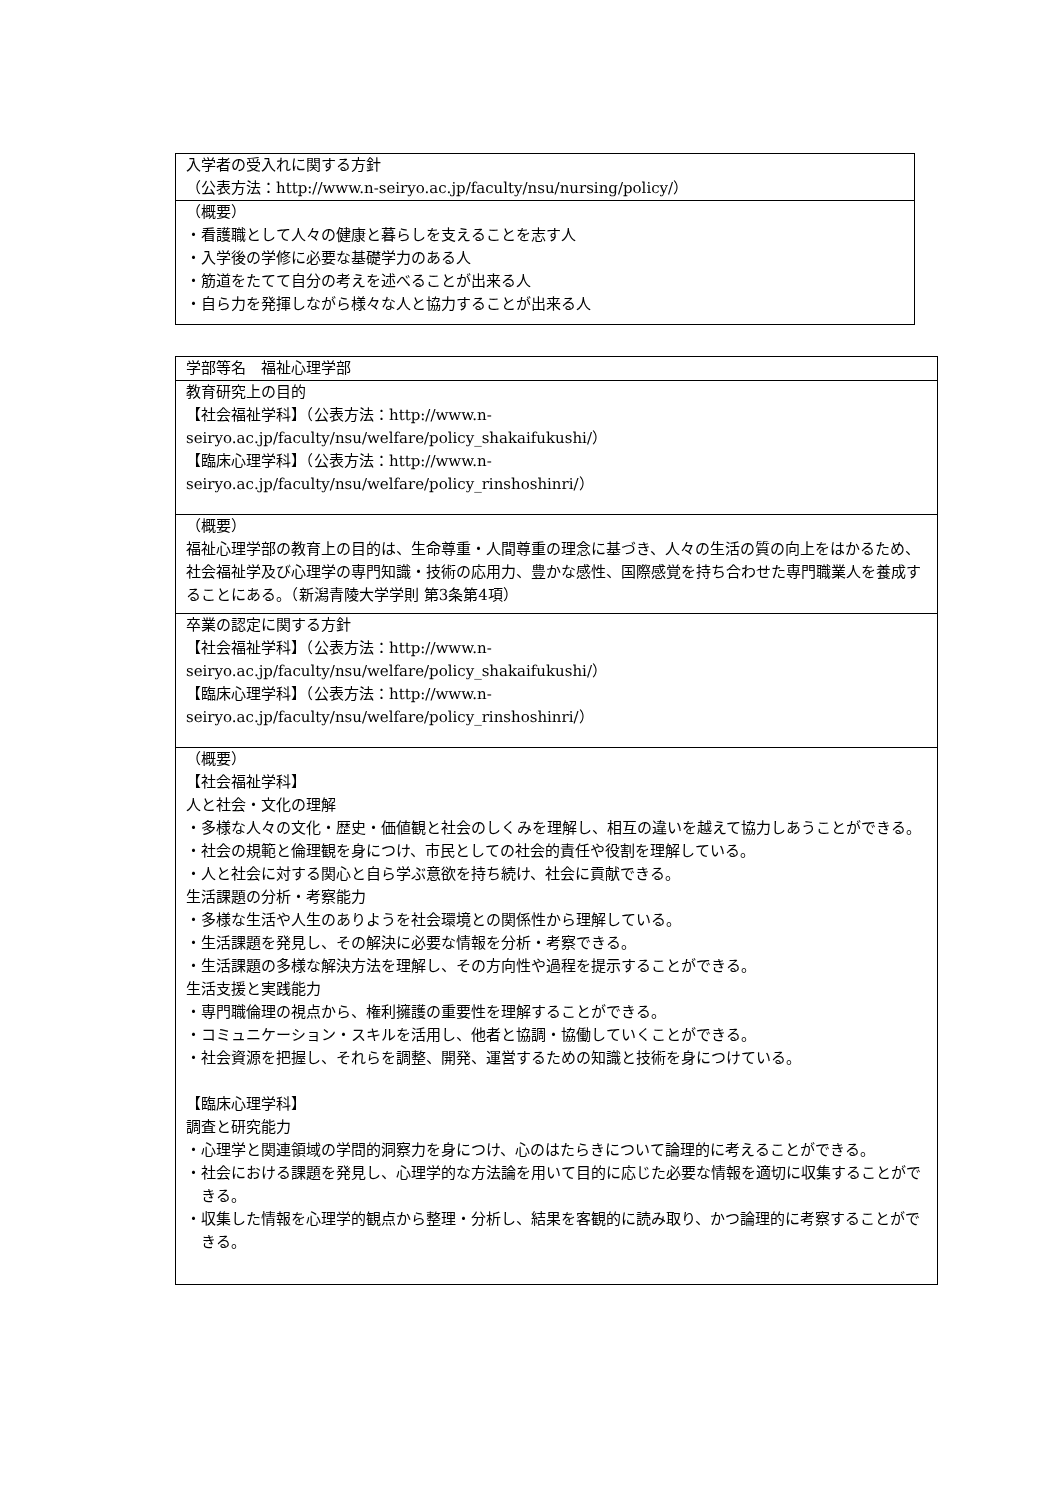| 入学者の受入れに関する方針 （公表方法：http://www.n-seiryo.ac.jp/faculty/nsu/nursing/policy/） |
| （概要） ・看護職として人々の健康と暮らしを支えることを志す人 ・入学後の学修に必要な基礎学力のある人 ・筋道をたてて自分の考えを述べることが出来る人 ・自ら力を発揮しながら様々な人と協力することが出来る人 |
| 学部等名 福祉心理学部 |
| 教育研究上の目的 【社会福祉学科】（公表方法：http://www.n- seiryo.ac.jp/faculty/nsu/welfare/policy_shakaifukushi/） 【臨床心理学科】（公表方法：http://www.n- seiryo.ac.jp/faculty/nsu/welfare/policy_rinshoshinri/） |
| （概要） 福祉心理学部の教育上の目的は、生命尊重・人間尊重の理念に基づき、人々の生活の質の向上をはかるため、社会福祉学及び心理学の専門知識・技術の応用力、豊かな感性、国際感覚を持ち合わせた専門職業人を養成することにある。（新潟青陵大学学則 第3条第4項） |
| 卒業の認定に関する方針 【社会福祉学科】（公表方法：http://www.n- seiryo.ac.jp/faculty/nsu/welfare/policy_shakaifukushi/） 【臨床心理学科】（公表方法：http://www.n- seiryo.ac.jp/faculty/nsu/welfare/policy_rinshoshinri/） |
| （概要） 【社会福祉学科】 人と社会・文化の理解 ・多様な人々の文化・歴史・価値観と社会のしくみを理解し、相互の違いを越えて協力しあうことができる。 ・社会の規範と倫理観を身につけ、市民としての社会的責任や役割を理解している。 ・人と社会に対する関心と自ら学ぶ意欲を持ち続け、社会に貢献できる。 生活課題の分析・考察能力 ・多様な生活や人生のありようを社会環境との関係性から理解している。 ・生活課題を発見し、その解決に必要な情報を分析・考察できる。 ・生活課題の多様な解決方法を理解し、その方向性や過程を提示することができる。 生活支援と実践能力 ・専門職倫理の視点から、権利擁護の重要性を理解することができる。 ・コミュニケーション・スキルを活用し、他者と協調・協働していくことができる。 ・社会資源を把握し、それらを調整、開発、運営するための知識と技術を身につけている。 【臨床心理学科】 調査と研究能力 ・心理学と関連領域の学問的洞察力を身につけ、心のはたらきについて論理的に考えることができる。 ・社会における課題を発見し、心理学的な方法論を用いて目的に応じた必要な情報を適切に収集することができる。 ・収集した情報を心理学的観点から整理・分析し、結果を客観的に読み取り、かつ論理的に考察することができる。 |